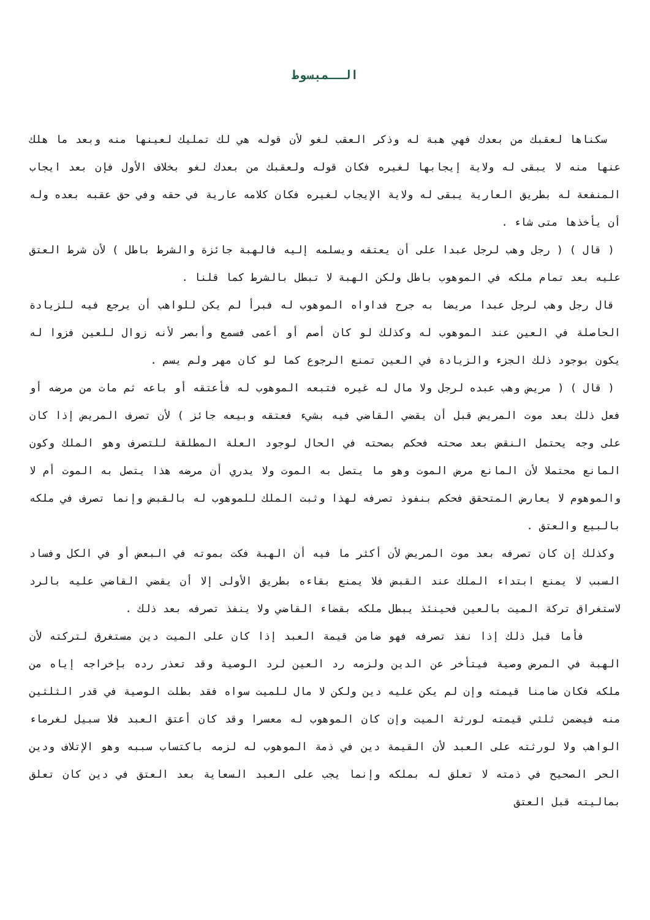الــمبسوط
سكناها لعقبك من بعدك فهي هبة له وذكر العقب لغو لأن قوله هي لك تمليك لعينها منه وبعد ما هلك عنها منه لا يبقى له ولاية إيجابها لغيره فكان قوله ولعقبك من بعدك لغو بخلاف الأول فإن بعد ايجاب المنفعة له بطريق العارية يبقى له ولاية الإيجاب لغيره فكان كلامه عارية في حقه وفي حق عقبه بعده وله أن يأخذها متى شاء .
( قال ) ( رجل وهب لرجل عبدا على أن يعتقه ويسلمه إليه فالهبة جائزة والشرط باطل ) لأن شرط العتق عليه بعد تمام ملكه في الموهوب باطل ولكن الهبة لا تبطل بالشرط كما قلنا .
قال رجل وهب لرجل عبدا مريضا به جرح فداواه الموهوب له فبرأ لم يكن للواهب أن يرجع فيه للزيادة الحاصلة في العين عند الموهوب له وكذلك لو كان أصم أو أعمى فسمع وأبصر لأنه زوال للعين فزوا له يكون بوجود ذلك الجزء والزيادة في العين تمنع الرجوع كما لو كان مهر ولم يسم .
( قال ) ( مريض وهب عبده لرجل ولا مال له غيره فتبعه الموهوب له فأعتقه أو باعه ثم مات من مرضه أو فعل ذلك بعد موت المريض قبل أن يقضي القاضي فيه بشيء فعتقه وبيعه جائز ) لأن تصرف المريض إذا كان على وجه يحتمل النقض بعد صحته فحكم بصحته في الحال لوجود العلة المطلقة للتصرف وهو الملك وكون المانع محتملا لأن المانع مرض الموت وهو ما يتصل به الموت ولا يدري أن مرضه هذا يتصل به الموت أم لا والموهوم لا يعارض المتحقق فحكم بنفوذ تصرفه لهذا وثبت الملك للموهوب له بالقبض وإنما تصرف في ملكه بالبيع والعتق .
وكذلك إن كان تصرفه بعد موت المريض لأن أكثر ما فيه أن الهبة فكت بموته في البعض أو في الكل وفساد السبب لا يمنع ابتداء الملك عند القبض فلا يمنع بقاءه بطريق الأولى إلا أن يقضي القاضي عليه بالرد لاستغراق تركة الميت بالعين فحينئذ يبطل ملكه بقضاء القاضي ولا ينفذ تصرفه بعد ذلك .
فأما قبل ذلك إذا نفذ تصرفه فهو ضامن قيمة العبد إذا كان على الميت دين مستغرق لتركته لأن الهبة في المرض وصية فيتأخر عن الدين ولزمه رد العين لرد الوصية وقد تعذر رده بإخراجه إياه من ملكه فكان ضامنا قيمته وإن لم يكن عليه دين ولكن لا مال للميت سواه فقد بطلت الوصية في قدر الثلثين منه فيضمن ثلثي قيمته لورثة الميت وإن كان الموهوب له معسرا وقد كان أعتق العبد فلا سبيل لغرماء الواهب ولا لورثته على العبد لأن القيمة دين في ذمة الموهوب له لزمه باكتساب سببه وهو الإتلاف ودين الحر الصحيح في ذمته لا تعلق له بملكه وإنما يجب على العبد السعاية بعد العتق في دين كان تعلق بماليته قبل العتق